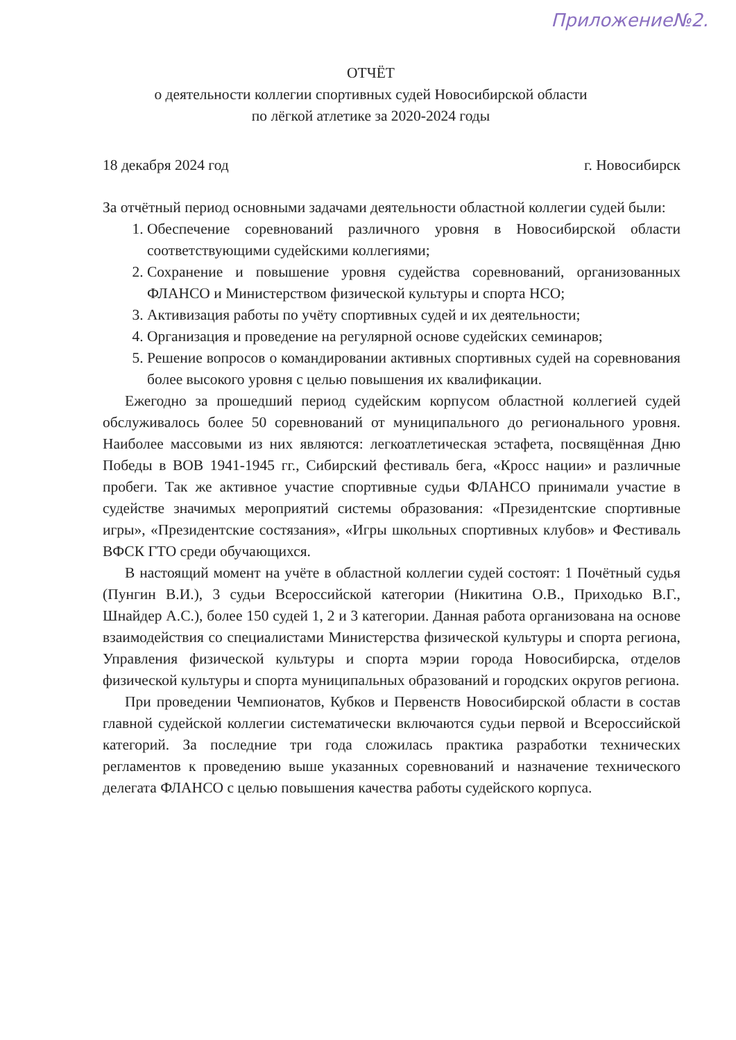Приложение№2.
ОТЧЁТ
о деятельности коллегии спортивных судей Новосибирской области
по лёгкой атлетике за 2020-2024 годы
18 декабря 2024 год г. Новосибирск
За отчётный период основными задачами деятельности областной коллегии судей были:
1. Обеспечение соревнований различного уровня в Новосибирской области соответствующими судейскими коллегиями;
2. Сохранение и повышение уровня судейства соревнований, организованных ФЛАНСО и Министерством физической культуры и спорта НСО;
3. Активизация работы по учёту спортивных судей и их деятельности;
4. Организация и проведение на регулярной основе судейских семинаров;
5. Решение вопросов о командировании активных спортивных судей на соревнования более высокого уровня с целью повышения их квалификации.
Ежегодно за прошедший период судейским корпусом областной коллегией судей обслуживалось более 50 соревнований от муниципального до регионального уровня. Наиболее массовыми из них являются: легкоатлетическая эстафета, посвящённая Дню Победы в ВОВ 1941-1945 гг., Сибирский фестиваль бега, «Кросс нации» и различные пробеги. Так же активное участие спортивные судьи ФЛАНСО принимали участие в судействе значимых мероприятий системы образования: «Президентские спортивные игры», «Президентские состязания», «Игры школьных спортивных клубов» и Фестиваль ВФСК ГТО среди обучающихся.
В настоящий момент на учёте в областной коллегии судей состоят: 1 Почётный судья (Пунгин В.И.), 3 судьи Всероссийской категории (Никитина О.В., Приходько В.Г., Шнайдер А.С.), более 150 судей 1, 2 и 3 категории. Данная работа организована на основе взаимодействия со специалистами Министерства физической культуры и спорта региона, Управления физической культуры и спорта мэрии города Новосибирска, отделов физической культуры и спорта муниципальных образований и городских округов региона.
При проведении Чемпионатов, Кубков и Первенств Новосибирской области в состав главной судейской коллегии систематически включаются судьи первой и Всероссийской категорий. За последние три года сложилась практика разработки технических регламентов к проведению выше указанных соревнований и назначение технического делегата ФЛАНСО с целью повышения качества работы судейского корпуса.